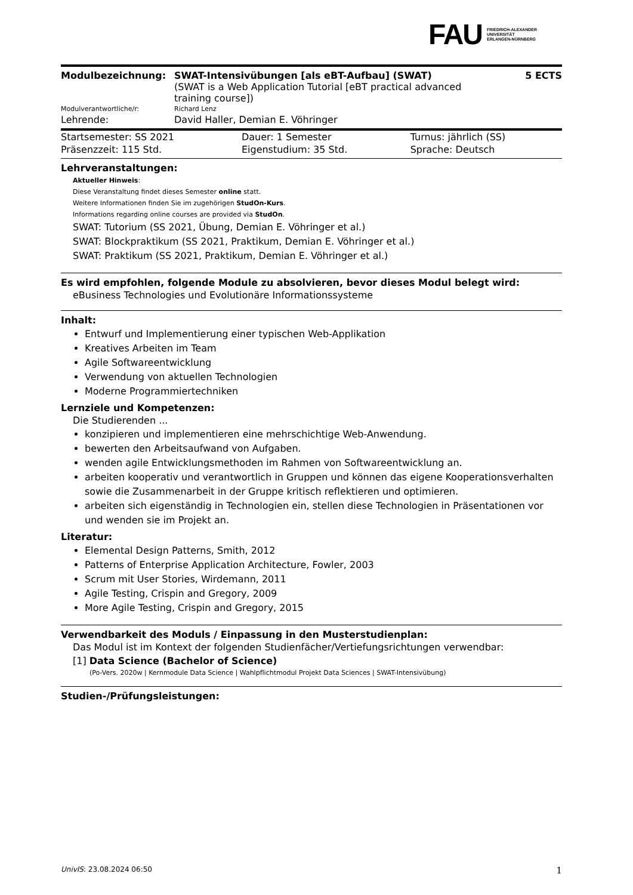FAU FRIEDRICH-ALEXANDER
UNIVERSITÄT
ERLANGEN-NÜRNBERG
| Modulbezeichnung: | SWAT-Intensivübungen [als eBT-Aufbau] (SWAT) (SWAT is a Web Application Tutorial [eBT practical advanced training course]) | 5 ECTS |
| Modulverantwortliche/r: | Richard Lenz | |
| Lehrende: | David Haller, Demian E. Vöhringer | |
| Startsemester: SS 2021 | Dauer: 1 Semester | Turnus: jährlich (SS) |
| Präsenzzeit: 115 Std. | Eigenstudium: 35 Std. | Sprache: Deutsch |
Lehrveranstaltungen:
Aktueller Hinweis:
Diese Veranstaltung findet dieses Semester online statt.
Weitere Informationen finden Sie im zugehörigen StudOn-Kurs.
Informations regarding online courses are provided via StudOn.
SWAT: Tutorium (SS 2021, Übung, Demian E. Vöhringer et al.)
SWAT: Blockpraktikum (SS 2021, Praktikum, Demian E. Vöhringer et al.)
SWAT: Praktikum (SS 2021, Praktikum, Demian E. Vöhringer et al.)
Es wird empfohlen, folgende Module zu absolvieren, bevor dieses Modul belegt wird:
eBusiness Technologies und Evolutionäre Informationssysteme
Inhalt:
Entwurf und Implementierung einer typischen Web-Applikation
Kreatives Arbeiten im Team
Agile Softwareentwicklung
Verwendung von aktuellen Technologien
Moderne Programmiertechniken
Lernziele und Kompetenzen:
Die Studierenden ...
konzipieren und implementieren eine mehrschichtige Web-Anwendung.
bewerten den Arbeitsaufwand von Aufgaben.
wenden agile Entwicklungsmethoden im Rahmen von Softwareentwicklung an.
arbeiten kooperativ und verantwortlich in Gruppen und können das eigene Kooperationsverhalten sowie die Zusammenarbeit in der Gruppe kritisch reflektieren und optimieren.
arbeiten sich eigenständig in Technologien ein, stellen diese Technologien in Präsentationen vor und wenden sie im Projekt an.
Literatur:
Elemental Design Patterns, Smith, 2012
Patterns of Enterprise Application Architecture, Fowler, 2003
Scrum mit User Stories, Wirdemann, 2011
Agile Testing, Crispin and Gregory, 2009
More Agile Testing, Crispin and Gregory, 2015
Verwendbarkeit des Moduls / Einpassung in den Musterstudienplan:
Das Modul ist im Kontext der folgenden Studienfächer/Vertiefungsrichtungen verwendbar:
[1] Data Science (Bachelor of Science)
(Po-Vers. 2020w | Kernmodule Data Science | Wahlpflichtmodul Projekt Data Sciences | SWAT-Intensivübung)
Studien-/Prüfungsleistungen:
UnivIS: 23.08.2024 06:50 1